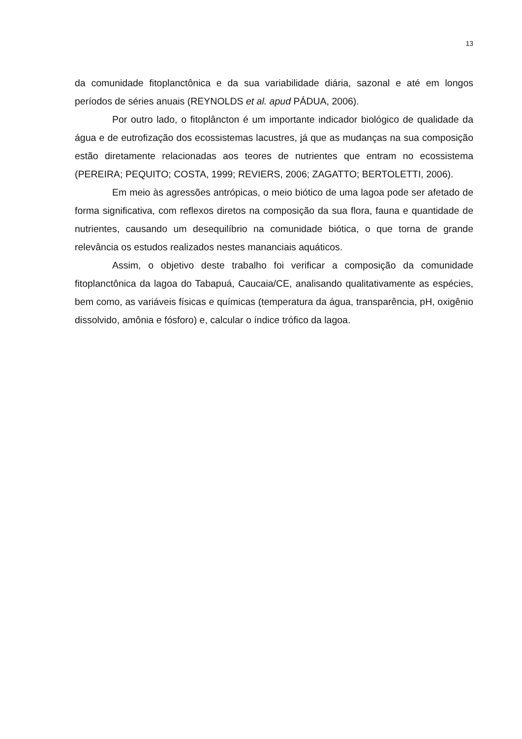13
da comunidade fitoplanctônica e da sua variabilidade diária, sazonal e até em longos períodos de séries anuais (REYNOLDS et al. apud PÁDUA, 2006).
Por outro lado, o fitoplâncton é um importante indicador biológico de qualidade da água e de eutrofização dos ecossistemas lacustres, já que as mudanças na sua composição estão diretamente relacionadas aos teores de nutrientes que entram no ecossistema (PEREIRA; PEQUITO; COSTA, 1999; REVIERS, 2006; ZAGATTO; BERTOLETTI, 2006).
Em meio às agressões antrópicas, o meio biótico de uma lagoa pode ser afetado de forma significativa, com reflexos diretos na composição da sua flora, fauna e quantidade de nutrientes, causando um desequilíbrio na comunidade biótica, o que torna de grande relevância os estudos realizados nestes mananciais aquáticos.
Assim, o objetivo deste trabalho foi verificar a composição da comunidade fitoplanctônica da lagoa do Tabapuá, Caucaia/CE, analisando qualitativamente as espécies, bem como, as variáveis físicas e químicas (temperatura da água, transparência, pH, oxigênio dissolvido, amônia e fósforo) e, calcular o índice trófico da lagoa.